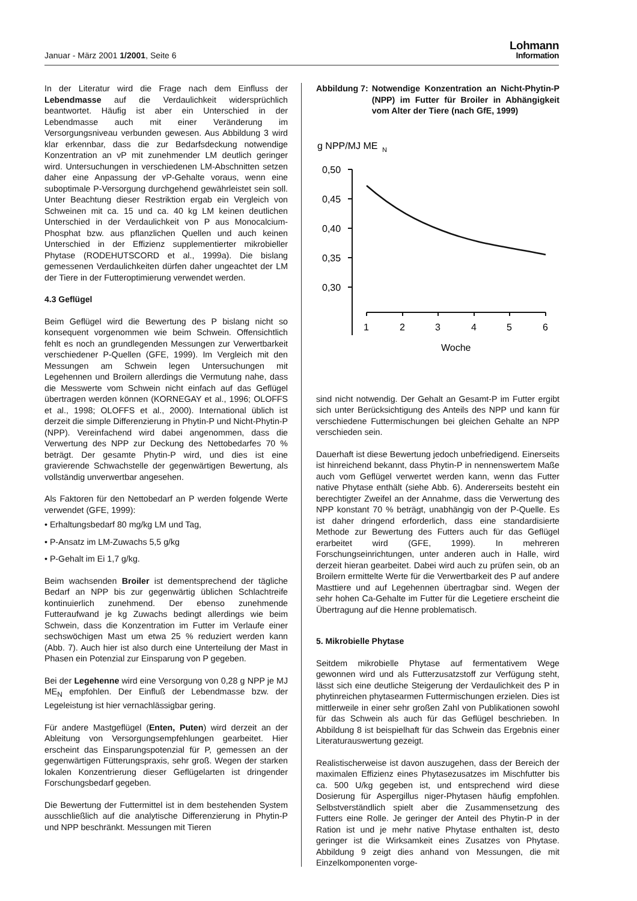Januar - März 2001 1/2001, Seite 6
Lohmann
Information
In der Literatur wird die Frage nach dem Einfluss der Lebendmasse auf die Verdaulichkeit widersprüchlich beantwortet. Häufig ist aber ein Unterschied in der Lebendmasse auch mit einer Veränderung im Versorgungsniveau verbunden gewesen. Aus Abbildung 3 wird klar erkennbar, dass die zur Bedarfsdeckung notwendige Konzentration an vP mit zunehmender LM deutlich geringer wird. Untersuchungen in verschiedenen LM-Abschnitten setzen daher eine Anpassung der vP-Gehalte voraus, wenn eine suboptimale P-Versorgung durchgehend gewährleistet sein soll. Unter Beachtung dieser Restriktion ergab ein Vergleich von Schweinen mit ca. 15 und ca. 40 kg LM keinen deutlichen Unterschied in der Verdaulichkeit von P aus Monocalcium-Phosphat bzw. aus pflanzlichen Quellen und auch keinen Unterschied in der Effizienz supplementierter mikrobieller Phytase (RODEHUTSCORD et al., 1999a). Die bislang gemessenen Verdaulichkeiten dürfen daher ungeachtet der LM der Tiere in der Futteroptimierung verwendet werden.
4.3 Geflügel
Beim Geflügel wird die Bewertung des P bislang nicht so konsequent vorgenommen wie beim Schwein. Offensichtlich fehlt es noch an grundlegenden Messungen zur Verwertbarkeit verschiedener P-Quellen (GFE, 1999). Im Vergleich mit den Messungen am Schwein legen Untersuchungen mit Legehennen und Broilern allerdings die Vermutung nahe, dass die Messwerte vom Schwein nicht einfach auf das Geflügel übertragen werden können (KORNEGAY et al., 1996; OLOFFS et al., 1998; OLOFFS et al., 2000). International üblich ist derzeit die simple Differenzierung in Phytin-P und Nicht-Phytin-P (NPP). Vereinfachend wird dabei angenommen, dass die Verwertung des NPP zur Deckung des Nettobedarfes 70 % beträgt. Der gesamte Phytin-P wird, und dies ist eine gravierende Schwachstelle der gegenwärtigen Bewertung, als vollständig unverwertbar angesehen.
Als Faktoren für den Nettobedarf an P werden folgende Werte verwendet (GFE, 1999):
• Erhaltungsbedarf 80 mg/kg LM und Tag,
• P-Ansatz im LM-Zuwachs 5,5 g/kg
• P-Gehalt im Ei 1,7 g/kg.
Beim wachsenden Broiler ist dementsprechend der tägliche Bedarf an NPP bis zur gegenwärtig üblichen Schlachtreife kontinuierlich zunehmend. Der ebenso zunehmende Futteraufwand je kg Zuwachs bedingt allerdings wie beim Schwein, dass die Konzentration im Futter im Verlaufe einer sechswöchigen Mast um etwa 25 % reduziert werden kann (Abb. 7). Auch hier ist also durch eine Unterteilung der Mast in Phasen ein Potenzial zur Einsparung von P gegeben.
Bei der Legehenne wird eine Versorgung von 0,28 g NPP je MJ ME<sub>N</sub> empfohlen. Der Einfluß der Lebendmasse bzw. der Legeleistung ist hier vernachlässigbar gering.
Für andere Mastgeflügel (Enten, Puten) wird derzeit an der Ableitung von Versorgungsempfehlungen gearbeitet. Hier erscheint das Einsparungspotenzial für P, gemessen an der gegenwärtigen Fütterungspraxis, sehr groß. Wegen der starken lokalen Konzentrierung dieser Geflügelarten ist dringender Forschungsbedarf gegeben.
Die Bewertung der Futtermittel ist in dem bestehenden System ausschließlich auf die analytische Differenzierung in Phytin-P und NPP beschränkt. Messungen mit Tieren
Abbildung 7: Notwendige Konzentration an Nicht-Phytin-P (NPP) im Futter für Broiler in Abhängigkeit vom Alter der Tiere (nach GfE, 1999)
g NPP/MJ ME
N
0,50
0,45
0,40
0,35
0,30
1
2
3
4
5
6
Woche
sind nicht notwendig. Der Gehalt an Gesamt-P im Futter ergibt sich unter Berücksichtigung des Anteils des NPP und kann für verschiedene Futtermischungen bei gleichen Gehalte an NPP verschieden sein.
Dauerhaft ist diese Bewertung jedoch unbefriedigend. Einerseits ist hinreichend bekannt, dass Phytin-P in nennenswertem Maße auch vom Geflügel verwertet werden kann, wenn das Futter native Phytase enthält (siehe Abb. 6). Andererseits besteht ein berechtigter Zweifel an der Annahme, dass die Verwertung des NPP konstant 70 % beträgt, unabhängig von der P-Quelle. Es ist daher dringend erforderlich, dass eine standardisierte Methode zur Bewertung des Futters auch für das Geflügel erarbeitet wird (GFE, 1999). In mehreren Forschungseinrichtungen, unter anderen auch in Halle, wird derzeit hieran gearbeitet. Dabei wird auch zu prüfen sein, ob an Broilern ermittelte Werte für die Verwertbarkeit des P auf andere Masttiere und auf Legehennen übertragbar sind. Wegen der sehr hohen Ca-Gehalte im Futter für die Legetiere erscheint die Übertragung auf die Henne problematisch.
5. Mikrobielle Phytase
Seitdem mikrobielle Phytase auf fermentativem Wege gewonnen wird und als Futterzusatzstoff zur Verfügung steht, lässt sich eine deutliche Steigerung der Verdaulichkeit des P in phytinreichen phytasearmen Futtermischungen erzielen. Dies ist mittlerweile in einer sehr großen Zahl von Publikationen sowohl für das Schwein als auch für das Geflügel beschrieben. In Abbildung 8 ist beispielhaft für das Schwein das Ergebnis einer Literaturauswertung gezeigt.
Realistischerweise ist davon auszugehen, dass der Bereich der maximalen Effizienz eines Phytasezusatzes im Mischfutter bis ca. 500 U/kg gegeben ist, und entsprechend wird diese Dosierung für Aspergillus niger-Phytasen häufig empfohlen. Selbstverständlich spielt aber die Zusammensetzung des Futters eine Rolle. Je geringer der Anteil des Phytin-P in der Ration ist und je mehr native Phytase enthalten ist, desto geringer ist die Wirksamkeit eines Zusatzes von Phytase. Abbildung 9 zeigt dies anhand von Messungen, die mit Einzelkomponenten vorge-